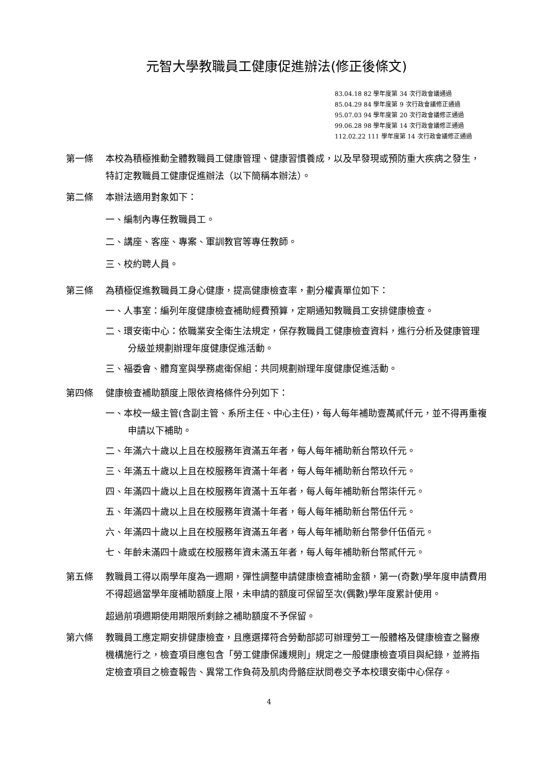元智大學教職員工健康促進辦法(修正後條文)
83.04.18 82 學年度第 34 次行政會議通過
85.04.29 84 學年度第 9 次行政會議修正通過
95.07.03 94 學年度第 20 次行政會議修正通過
99.06.28 98 學年度第 14 次行政會議修正通過
112.02.22 111 學年度第 14 次行政會議修正通過
第一條 本校為積極推動全體教職員工健康管理、健康習慣養成，以及早發現或預防重大疾病之發生，特訂定教職員工健康促進辦法（以下簡稱本辦法）。
第二條 本辦法適用對象如下：
一、編制內專任教職員工。
二、講座、客座、專案、軍訓教官等專任教師。
三、校約聘人員。
第三條 為積極促進教職員工身心健康，提高健康檢查率，劃分權責單位如下：
一、人事室：編列年度健康檢查補助經費預算，定期通知教職員工安排健康檢查。
二、環安衛中心：依職業安全衛生法規定，保存教職員工健康檢查資料，進行分析及健康管理分級並規劃辦理年度健康促進活動。
三、福委會、體育室與學務處衛保組：共同規劃辦理年度健康促進活動。
第四條 健康檢查補助額度上限依資格條件分列如下：
一、本校一級主管(含副主管、系所主任、中心主任)，每人每年補助壹萬貳仟元，並不得再重複申請以下補助。
二、年滿六十歲以上且在校服務年資滿五年者，每人每年補助新台幣玖仟元。
三、年滿五十歲以上且在校服務年資滿十年者，每人每年補助新台幣玖仟元。
四、年滿四十歲以上且在校服務年資滿十五年者，每人每年補助新台幣柒仟元。
五、年滿四十歲以上且在校服務年資滿十年者，每人每年補助新台幣伍仟元。
六、年滿四十歲以上且在校服務年資滿五年者，每人每年補助新台幣參仟伍佰元。
七、年齡未滿四十歲或在校服務年資未滿五年者，每人每年補助新台幣貳仟元。
第五條 教職員工得以兩學年度為一週期，彈性調整申請健康檢查補助金額，第一(奇數)學年度申請費用不得超過當學年度補助額度上限，未申請的額度可保留至次(偶數)學年度累計使用。
超過前項週期使用期限所剩餘之補助額度不予保留。
第六條 教職員工應定期安排健康檢查，且應選擇符合勞動部認可辦理勞工一般體格及健康檢查之醫療機構施行之，檢查項目應包含「勞工健康保護規則」規定之一般健康檢查項目與紀錄，並將指定檢查項目之檢查報告、異常工作負荷及肌肉骨骼症狀問卷交予本校環安衛中心保存。
4